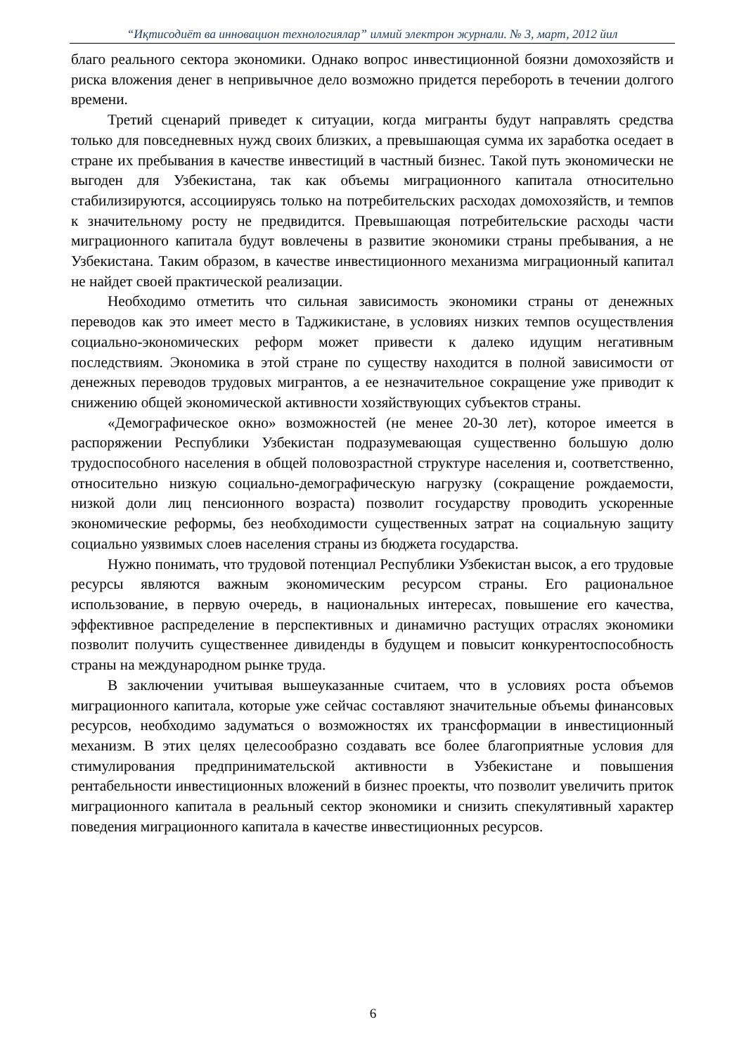“Иқтисодиёт ва инновацион технологиялар” илмий электрон журнали. № 3, март, 2012 йил
благо реального сектора экономики. Однако вопрос инвестиционной боязни домохозяйств и риска вложения денег в непривычное дело возможно придется перебороть в течении долгого времени.
Третий сценарий приведет к ситуации, когда мигранты будут направлять средства только для повседневных нужд своих близких, а превышающая сумма их заработка оседает в стране их пребывания в качестве инвестиций в частный бизнес. Такой путь экономически не выгоден для Узбекистана, так как объемы миграционного капитала относительно стабилизируются, ассоциируясь только на потребительских расходах домохозяйств, и темпов к значительному росту не предвидится. Превышающая потребительские расходы части миграционного капитала будут вовлечены в развитие экономики страны пребывания, а не Узбекистана. Таким образом, в качестве инвестиционного механизма миграционный капитал не найдет своей практической реализации.
Необходимо отметить что сильная зависимость экономики страны от денежных переводов как это имеет место в Таджикистане, в условиях низких темпов осуществления социально-экономических реформ может привести к далеко идущим негативным последствиям. Экономика в этой стране по существу находится в полной зависимости от денежных переводов трудовых мигрантов, а ее незначительное сокращение уже приводит к снижению общей экономической активности хозяйствующих субъектов страны.
«Демографическое окно» возможностей (не менее 20-30 лет), которое имеется в распоряжении Республики Узбекистан подразумевающая существенно большую долю трудоспособного населения в общей половозрастной структуре населения и, соответственно, относительно низкую социально-демографическую нагрузку (сокращение рождаемости, низкой доли лиц пенсионного возраста) позволит государству проводить ускоренные экономические реформы, без необходимости существенных затрат на социальную защиту социально уязвимых слоев населения страны из бюджета государства.
Нужно понимать, что трудовой потенциал Республики Узбекистан высок, а его трудовые ресурсы являются важным экономическим ресурсом страны. Его рациональное использование, в первую очередь, в национальных интересах, повышение его качества, эффективное распределение в перспективных и динамично растущих отраслях экономики позволит получить существеннее дивиденды в будущем и повысит конкурентоспособность страны на международном рынке труда.
В заключении учитывая вышеуказанные считаем, что в условиях роста объемов миграционного капитала, которые уже сейчас составляют значительные объемы финансовых ресурсов, необходимо задуматься о возможностях их трансформации в инвестиционный механизм. В этих целях целесообразно создавать все более благоприятные условия для стимулирования предпринимательской активности в Узбекистане и повышения рентабельности инвестиционных вложений в бизнес проекты, что позволит увеличить приток миграционного капитала в реальный сектор экономики и снизить спекулятивный характер поведения миграционного капитала в качестве инвестиционных ресурсов.
6